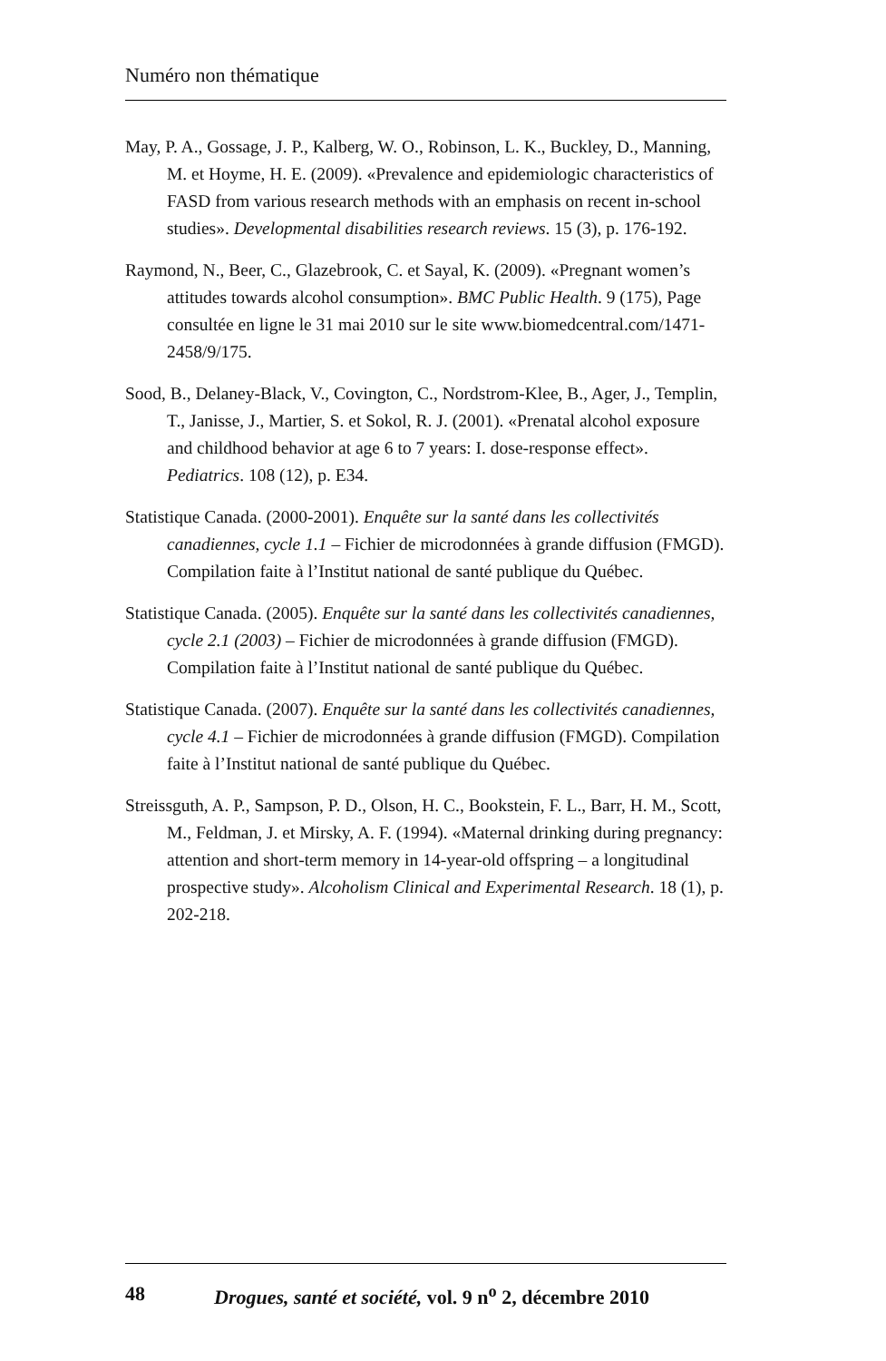Numéro non thématique
May, P. A., Gossage, J. P., Kalberg, W. O., Robinson, L. K., Buckley, D., Manning, M. et Hoyme, H. E. (2009). «Prevalence and epidemiologic characteristics of FASD from various research methods with an emphasis on recent in-school studies». Developmental disabilities research reviews. 15 (3), p. 176-192.
Raymond, N., Beer, C., Glazebrook, C. et Sayal, K. (2009). «Pregnant women’s attitudes towards alcohol consumption». BMC Public Health. 9 (175), Page consultée en ligne le 31 mai 2010 sur le site www.biomedcentral.com/1471-2458/9/175.
Sood, B., Delaney-Black, V., Covington, C., Nordstrom-Klee, B., Ager, J., Templin, T., Janisse, J., Martier, S. et Sokol, R. J. (2001). «Prenatal alcohol exposure and childhood behavior at age 6 to 7 years: I. dose-response effect». Pediatrics. 108 (12), p. E34.
Statistique Canada. (2000-2001). Enquête sur la santé dans les collectivités canadiennes, cycle 1.1 – Fichier de microdonnées à grande diffusion (FMGD). Compilation faite à l’Institut national de santé publique du Québec.
Statistique Canada. (2005). Enquête sur la santé dans les collectivités canadiennes, cycle 2.1 (2003) – Fichier de microdonnées à grande diffusion (FMGD). Compilation faite à l’Institut national de santé publique du Québec.
Statistique Canada. (2007). Enquête sur la santé dans les collectivités canadiennes, cycle 4.1 – Fichier de microdonnées à grande diffusion (FMGD). Compilation faite à l’Institut national de santé publique du Québec.
Streissguth, A. P., Sampson, P. D., Olson, H. C., Bookstein, F. L., Barr, H. M., Scott, M., Feldman, J. et Mirsky, A. F. (1994). «Maternal drinking during pregnancy: attention and short-term memory in 14-year-old offspring – a longitudinal prospective study». Alcoholism Clinical and Experimental Research. 18 (1), p. 202-218.
48 Drogues, santé et société, vol. 9 n<sup>o</sup> 2, décembre 2010